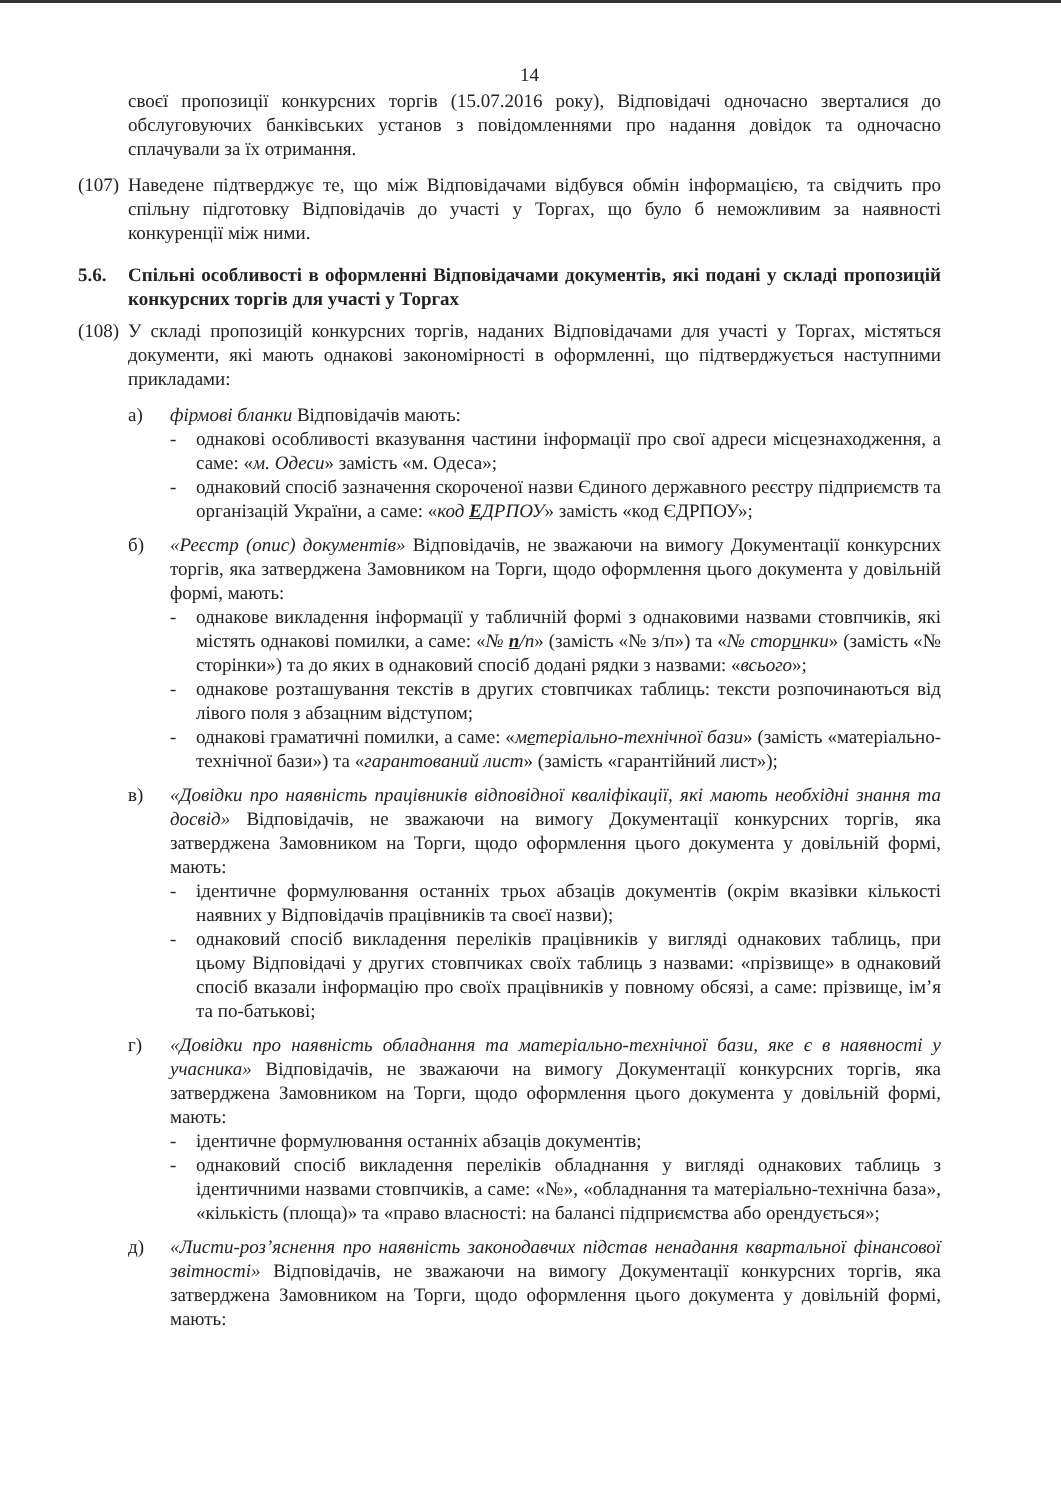14
своєї пропозиції конкурсних торгів (15.07.2016 року), Відповідачі одночасно зверталися до обслуговуючих банківських установ з повідомленнями про надання довідок та одночасно сплачували за їх отримання.
(107)
Наведене підтверджує те, що між Відповідачами відбувся обмін інформацією, та свідчить про спільну підготовку Відповідачів до участі у Торгах, що було б неможливим за наявності конкуренції між ними.
5.6. Спільні особливості в оформленні Відповідачами документів, які подані у складі пропозицій конкурсних торгів для участі у Торгах
(108)
У складі пропозицій конкурсних торгів, наданих Відповідачами для участі у Торгах, містяться документи, які мають однакові закономірності в оформленні, що підтверджується наступними прикладами:
а) фірмові бланки Відповідачів мають:
- однакові особливості вказування частини інформації про свої адреси місцезнаходження, а саме: «м. Одеси» замість «м. Одеса»;
- однаковий спосіб зазначення скороченої назви Єдиного державного реєстру підприємств та організацій України, а саме: «код ЕДРПОУ» замість «код ЄДРПОУ»;
б) «Реєстр (опис) документів» Відповідачів, не зважаючи на вимогу Документації конкурсних торгів, яка затверджена Замовником на Торги, щодо оформлення цього документа у довільній формі, мають:
- однакове викладення інформації у табличній формі з однаковими назвами стовпчиків, які містять однакові помилки, а саме: «№ п/п» (замість «№ з/п») та «№ сторинки» (замість «№ сторінки») та до яких в однаковий спосіб додані рядки з назвами: «всього»;
- однакове розташування текстів в других стовпчиках таблиць: тексти розпочинаються від лівого поля з абзацним відступом;
- однакові граматичні помилки, а саме: «метеріально-технічної бази» (замість «матеріально-технічної бази») та «гарантований лист» (замість «гарантійний лист»);
в) «Довідки про наявність працівників відповідної кваліфікації, які мають необхідні знання та досвід» Відповідачів, не зважаючи на вимогу Документації конкурсних торгів, яка затверджена Замовником на Торги, щодо оформлення цього документа у довільній формі, мають:
- ідентичне формулювання останніх трьох абзаців документів (окрім вказівки кількості наявних у Відповідачів працівників та своєї назви);
- однаковий спосіб викладення переліків працівників у вигляді однакових таблиць, при цьому Відповідачі у других стовпчиках своїх таблиць з назвами: «прізвище» в однаковий спосіб вказали інформацію про своїх працівників у повному обсязі, а саме: прізвище, ім’я та по-батькові;
г) «Довідки про наявність обладнання та матеріально-технічної бази, яке є в наявності у учасника» Відповідачів, не зважаючи на вимогу Документації конкурсних торгів, яка затверджена Замовником на Торги, щодо оформлення цього документа у довільній формі, мають:
- ідентичне формулювання останніх абзаців документів;
- однаковий спосіб викладення переліків обладнання у вигляді однакових таблиць з ідентичними назвами стовпчиків, а саме: «№», «обладнання та матеріально-технічна база», «кількість (площа)» та «право власності: на балансі підприємства або орендується»;
д) «Листи-роз’яснення про наявність законодавчих підстав ненадання квартальної фінансової звітності» Відповідачів, не зважаючи на вимогу Документації конкурсних торгів, яка затверджена Замовником на Торги, щодо оформлення цього документа у довільній формі, мають: